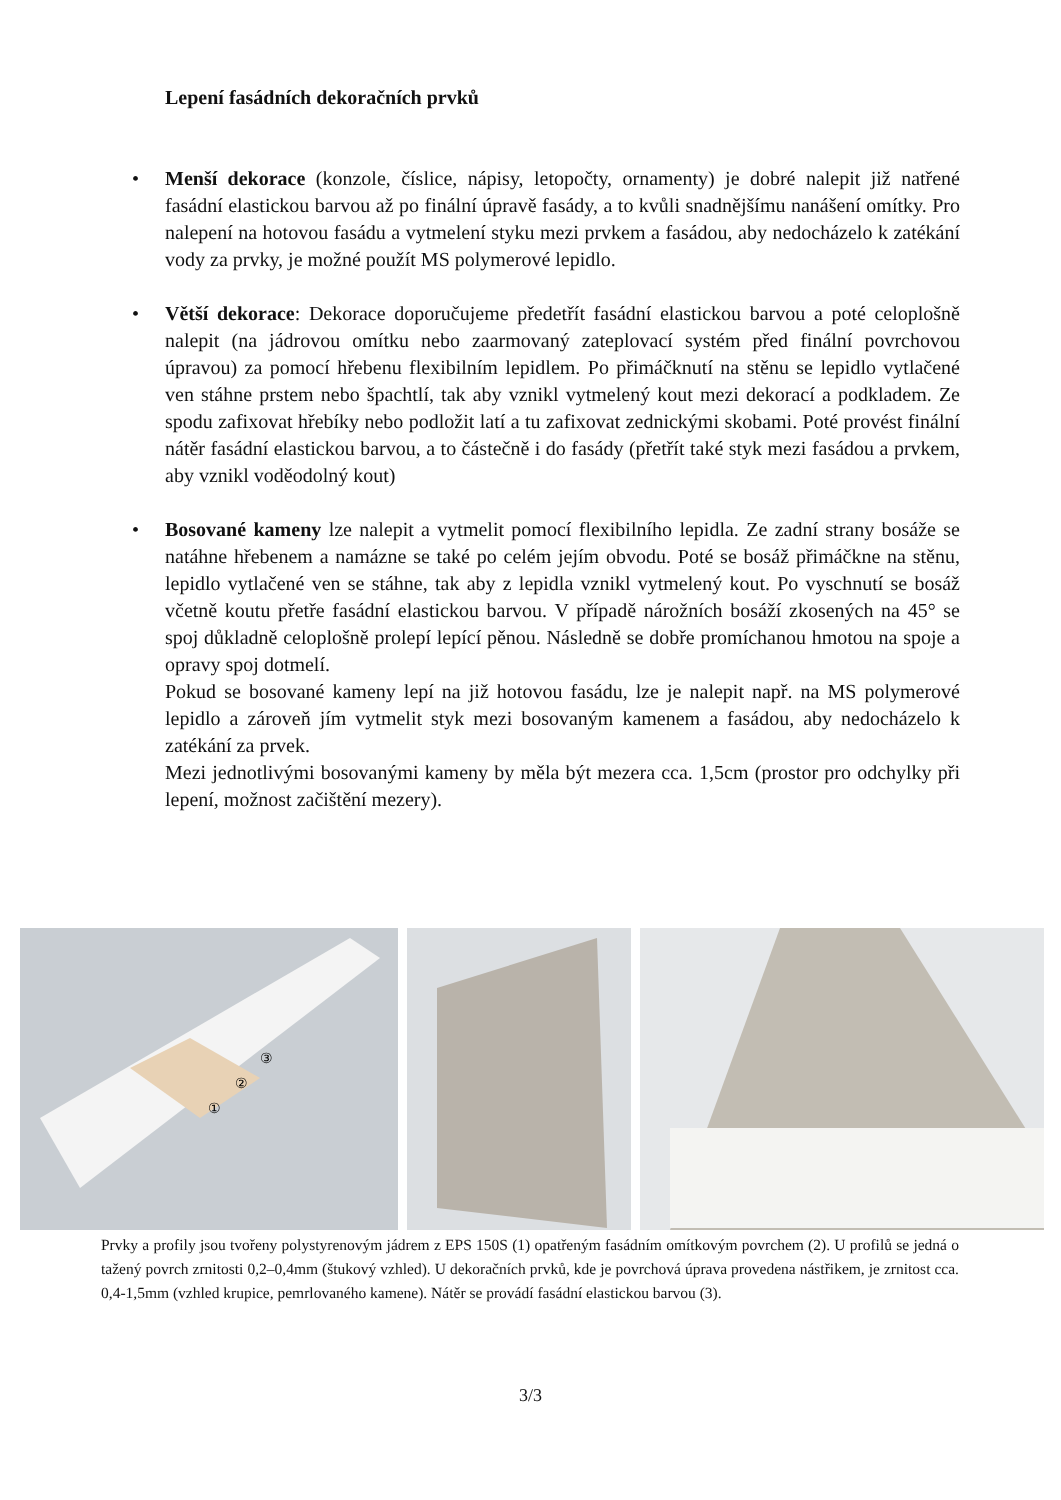Lepení fasádních dekoračních prvků
• Menší dekorace (konzole, číslice, nápisy, letopočty, ornamenty) je dobré nalepit již natřené fasádní elastickou barvou až po finální úpravě fasády, a to kvůli snadnějšímu nanášení omítky. Pro nalepení na hotovou fasádu a vytmelení styku mezi prvkem a fasádou, aby nedocházelo k zatékání vody za prvky, je možné použít MS polymerové lepidlo.
• Větší dekorace: Dekorace doporučujeme předetřít fasádní elastickou barvou a poté celoplošně nalepit (na jádrovou omítku nebo zaarmovaný zateplovací systém před finální povrchovou úpravou) za pomocí hřebenu flexibilním lepidlem. Po přimáčknutí na stěnu se lepidlo vytlačené ven stáhne prstem nebo špachtlí, tak aby vznikl vytmelený kout mezi dekorací a podkladem. Ze spodu zafixovat hřebíky nebo podložit latí a tu zafixovat zednickými skobami. Poté provést finální nátěr fasádní elastickou barvou, a to částečně i do fasády (přetřít také styk mezi fasádou a prvkem, aby vznikl voděodolný kout)
• Bosované kameny lze nalepit a vytmelit pomocí flexibilního lepidla. Ze zadní strany bosáže se natáhne hřebenem a namázne se také po celém jejím obvodu. Poté se bosáž přimáčkne na stěnu, lepidlo vytlačené ven se stáhne, tak aby z lepidla vznikl vytmelený kout. Po vyschnutí se bosáž včetně koutu přetře fasádní elastickou barvou. V případě nárožních bosáží zkosených na 45° se spoj důkladně celoplošně prolepí lepící pěnou. Následně se dobře promíchanou hmotou na spoje a opravy spoj dotmelí.
Pokud se bosované kameny lepí na již hotovou fasádu, lze je nalepit např. na MS polymerové lepidlo a zároveň jím vytmelit styk mezi bosovaným kamenem a fasádou, aby nedocházelo k zatékání za prvek.
Mezi jednotlivými bosovanými kameny by měla být mezera cca. 1,5cm (prostor pro odchylky při lepení, možnost začištění mezery).
①
②
③
Prvky a profily jsou tvořeny polystyrenovým jádrem z EPS 150S (1) opatřeným fasádním omítkovým povrchem (2). U profilů se jedná o tažený povrch zrnitosti 0,2–0,4mm (štukový vzhled). U dekoračních prvků, kde je povrchová úprava provedena nástřikem, je zrnitost cca. 0,4-1,5mm (vzhled krupice, pemrlovaného kamene). Nátěr se provádí fasádní elastickou barvou (3).
3/3